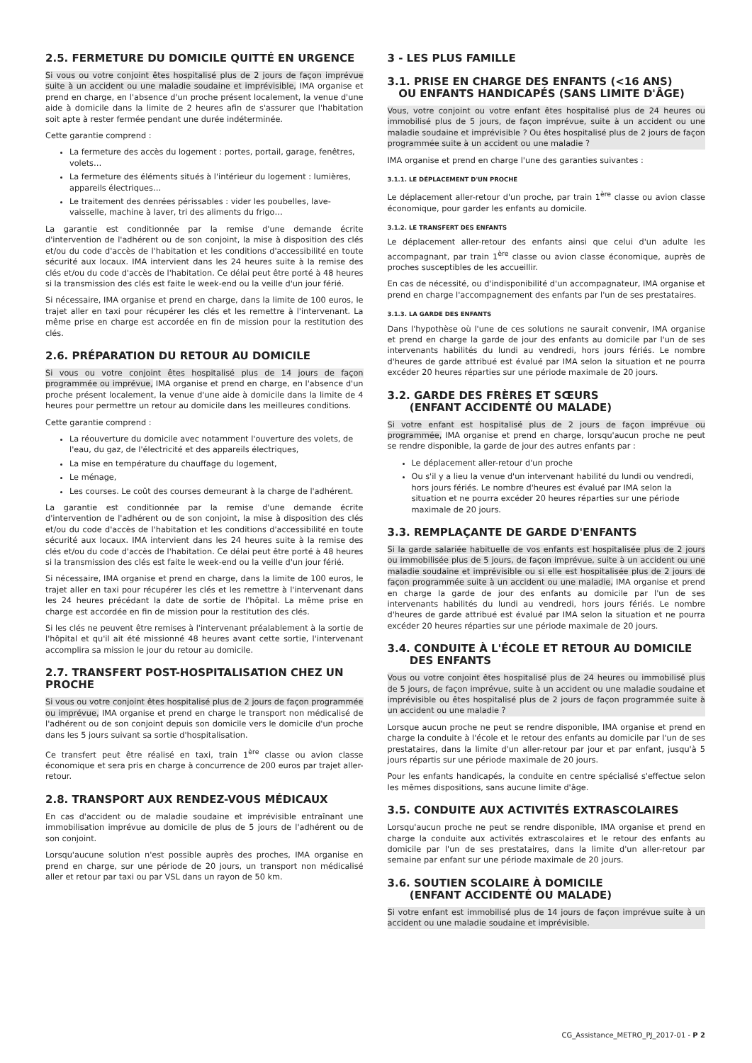2.5. FERMETURE DU DOMICILE QUITTÉ EN URGENCE
Si vous ou votre conjoint êtes hospitalisé plus de 2 jours de façon imprévue suite à un accident ou une maladie soudaine et imprévisible, IMA organise et prend en charge, en l'absence d'un proche présent localement, la venue d'une aide à domicile dans la limite de 2 heures afin de s'assurer que l'habitation soit apte à rester fermée pendant une durée indéterminée.
Cette garantie comprend :
La fermeture des accès du logement : portes, portail, garage, fenêtres, volets…
La fermeture des éléments situés à l'intérieur du logement : lumières, appareils électriques…
Le traitement des denrées périssables : vider les poubelles, lave-vaisselle, machine à laver, tri des aliments du frigo…
La garantie est conditionnée par la remise d'une demande écrite d'intervention de l'adhérent ou de son conjoint, la mise à disposition des clés et/ou du code d'accès de l'habitation et les conditions d'accessibilité en toute sécurité aux locaux. IMA intervient dans les 24 heures suite à la remise des clés et/ou du code d'accès de l'habitation. Ce délai peut être porté à 48 heures si la transmission des clés est faite le week-end ou la veille d'un jour férié.
Si nécessaire, IMA organise et prend en charge, dans la limite de 100 euros, le trajet aller en taxi pour récupérer les clés et les remettre à l'intervenant. La même prise en charge est accordée en fin de mission pour la restitution des clés.
2.6. PRÉPARATION DU RETOUR AU DOMICILE
Si vous ou votre conjoint êtes hospitalisé plus de 14 jours de façon programmée ou imprévue, IMA organise et prend en charge, en l'absence d'un proche présent localement, la venue d'une aide à domicile dans la limite de 4 heures pour permettre un retour au domicile dans les meilleures conditions.
Cette garantie comprend :
La réouverture du domicile avec notamment l'ouverture des volets, de l'eau, du gaz, de l'électricité et des appareils électriques,
La mise en température du chauffage du logement,
Le ménage,
Les courses. Le coût des courses demeurant à la charge de l'adhérent.
La garantie est conditionnée par la remise d'une demande écrite d'intervention de l'adhérent ou de son conjoint, la mise à disposition des clés et/ou du code d'accès de l'habitation et les conditions d'accessibilité en toute sécurité aux locaux. IMA intervient dans les 24 heures suite à la remise des clés et/ou du code d'accès de l'habitation. Ce délai peut être porté à 48 heures si la transmission des clés est faite le week-end ou la veille d'un jour férié.
Si nécessaire, IMA organise et prend en charge, dans la limite de 100 euros, le trajet aller en taxi pour récupérer les clés et les remettre à l'intervenant dans les 24 heures précédant la date de sortie de l'hôpital. La même prise en charge est accordée en fin de mission pour la restitution des clés.
Si les clés ne peuvent être remises à l'intervenant préalablement à la sortie de l'hôpital et qu'il ait été missionné 48 heures avant cette sortie, l'intervenant accomplira sa mission le jour du retour au domicile.
2.7. TRANSFERT POST-HOSPITALISATION CHEZ UN PROCHE
Si vous ou votre conjoint êtes hospitalisé plus de 2 jours de façon programmée ou imprévue, IMA organise et prend en charge le transport non médicalisé de l'adhérent ou de son conjoint depuis son domicile vers le domicile d'un proche dans les 5 jours suivant sa sortie d'hospitalisation.
Ce transfert peut être réalisé en taxi, train 1<sup>ère</sup> classe ou avion classe économique et sera pris en charge à concurrence de 200 euros par trajet aller-retour.
2.8. TRANSPORT AUX RENDEZ-VOUS MÉDICAUX
En cas d'accident ou de maladie soudaine et imprévisible entraînant une immobilisation imprévue au domicile de plus de 5 jours de l'adhérent ou de son conjoint.
Lorsqu'aucune solution n'est possible auprès des proches, IMA organise en prend en charge, sur une période de 20 jours, un transport non médicalisé aller et retour par taxi ou par VSL dans un rayon de 50 km.
3 - LES PLUS FAMILLE
3.1. PRISE EN CHARGE DES ENFANTS (<16 ANS)
OU ENFANTS HANDICAPÉS (SANS LIMITE D'ÂGE)
Vous, votre conjoint ou votre enfant êtes hospitalisé plus de 24 heures ou immobilisé plus de 5 jours, de façon imprévue, suite à un accident ou une maladie soudaine et imprévisible ? Ou êtes hospitalisé plus de 2 jours de façon programmée suite à un accident ou une maladie ?
IMA organise et prend en charge l'une des garanties suivantes :
3.1.1. LE DÉPLACEMENT D'UN PROCHE
Le déplacement aller-retour d'un proche, par train 1<sup>ère</sup> classe ou avion classe économique, pour garder les enfants au domicile.
3.1.2. LE TRANSFERT DES ENFANTS
Le déplacement aller-retour des enfants ainsi que celui d'un adulte les accompagnant, par train 1<sup>ère</sup> classe ou avion classe économique, auprès de proches susceptibles de les accueillir.
En cas de nécessité, ou d'indisponibilité d'un accompagnateur, IMA organise et prend en charge l'accompagnement des enfants par l'un de ses prestataires.
3.1.3. LA GARDE DES ENFANTS
Dans l'hypothèse où l'une de ces solutions ne saurait convenir, IMA organise et prend en charge la garde de jour des enfants au domicile par l'un de ses intervenants habilités du lundi au vendredi, hors jours fériés. Le nombre d'heures de garde attribué est évalué par IMA selon la situation et ne pourra excéder 20 heures réparties sur une période maximale de 20 jours.
3.2. GARDE DES FRÈRES ET SŒURS
(ENFANT ACCIDENTÉ OU MALADE)
Si votre enfant est hospitalisé plus de 2 jours de façon imprévue ou programmée, IMA organise et prend en charge, lorsqu'aucun proche ne peut se rendre disponible, la garde de jour des autres enfants par :
Le déplacement aller-retour d'un proche
Ou s'il y a lieu la venue d'un intervenant habilité du lundi ou vendredi, hors jours fériés. Le nombre d'heures est évalué par IMA selon la situation et ne pourra excéder 20 heures réparties sur une période maximale de 20 jours.
3.3. REMPLAÇANTE DE GARDE D'ENFANTS
Si la garde salariée habituelle de vos enfants est hospitalisée plus de 2 jours ou immobilisée plus de 5 jours, de façon imprévue, suite à un accident ou une maladie soudaine et imprévisible ou si elle est hospitalisée plus de 2 jours de façon programmée suite à un accident ou une maladie, IMA organise et prend en charge la garde de jour des enfants au domicile par l'un de ses intervenants habilités du lundi au vendredi, hors jours fériés. Le nombre d'heures de garde attribué est évalué par IMA selon la situation et ne pourra excéder 20 heures réparties sur une période maximale de 20 jours.
3.4. CONDUITE À L'ÉCOLE ET RETOUR AU DOMICILE
DES ENFANTS
Vous ou votre conjoint êtes hospitalisé plus de 24 heures ou immobilisé plus de 5 jours, de façon imprévue, suite à un accident ou une maladie soudaine et imprévisible ou êtes hospitalisé plus de 2 jours de façon programmée suite à un accident ou une maladie ?
Lorsque aucun proche ne peut se rendre disponible, IMA organise et prend en charge la conduite à l'école et le retour des enfants au domicile par l'un de ses prestataires, dans la limite d'un aller-retour par jour et par enfant, jusqu'à 5 jours répartis sur une période maximale de 20 jours.
Pour les enfants handicapés, la conduite en centre spécialisé s'effectue selon les mêmes dispositions, sans aucune limite d'âge.
3.5. CONDUITE AUX ACTIVITÉS EXTRASCOLAIRES
Lorsqu'aucun proche ne peut se rendre disponible, IMA organise et prend en charge la conduite aux activités extrascolaires et le retour des enfants au domicile par l'un de ses prestataires, dans la limite d'un aller-retour par semaine par enfant sur une période maximale de 20 jours.
3.6. SOUTIEN SCOLAIRE À DOMICILE
(ENFANT ACCIDENTÉ OU MALADE)
Si votre enfant est immobilisé plus de 14 jours de façon imprévue suite à un accident ou une maladie soudaine et imprévisible.
CG_Assistance_METRO_PJ_2017-01 - P 2